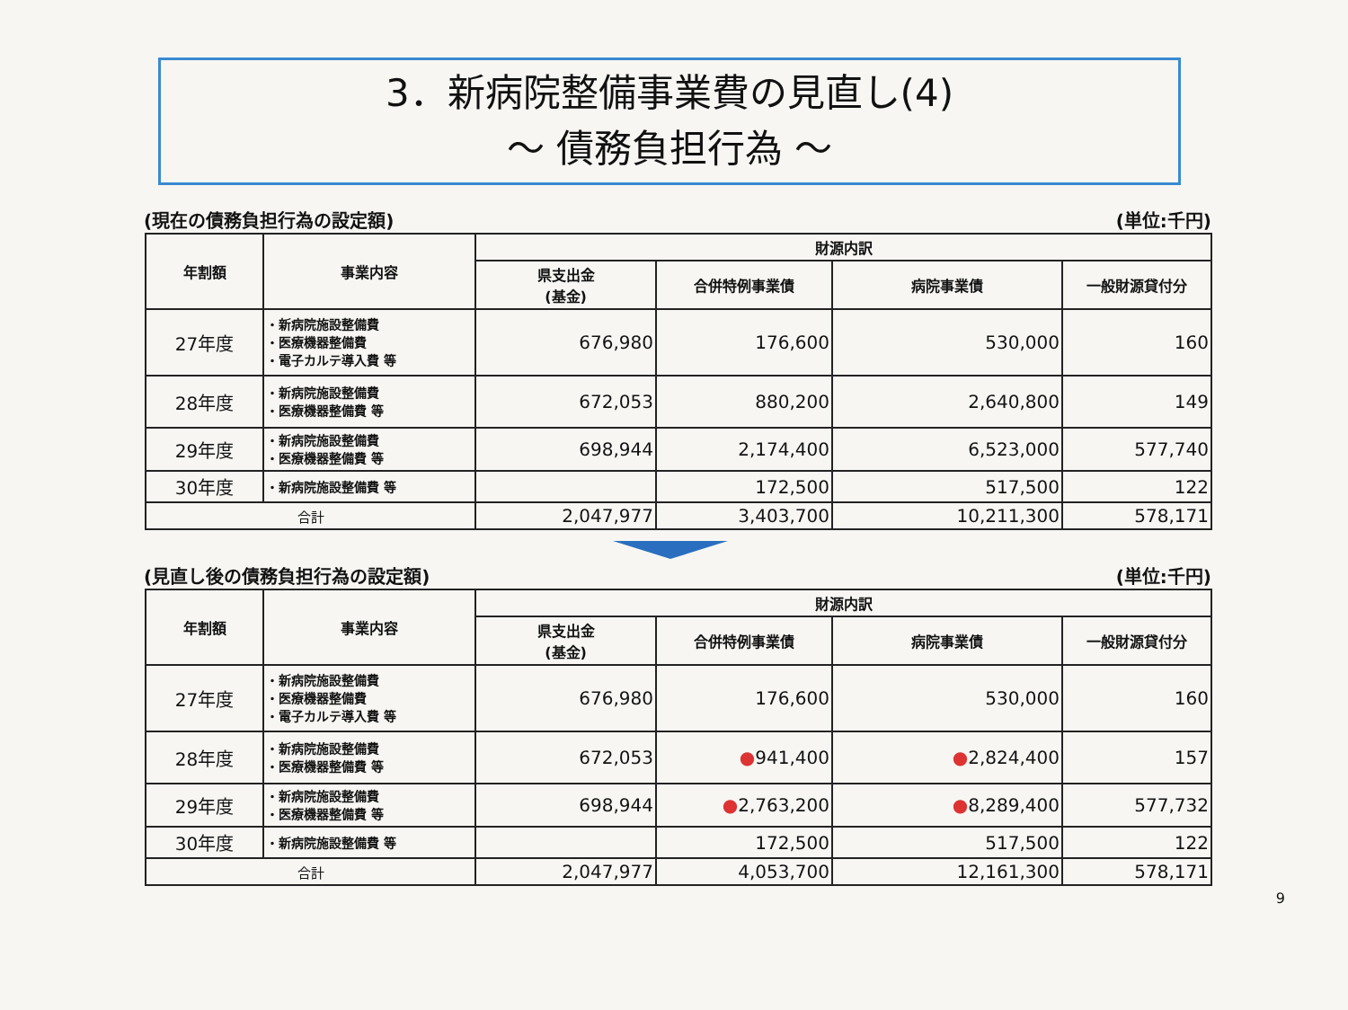3．新病院整備事業費の見直し(4)
～ 債務負担行為 ～
(現在の債務負担行為の設定額) (単位:千円)
| 年割額 | 事業内容 | 財源内訳 | | | |
| --- | --- | --- | --- | --- | --- |
| | | 県支出金 (基金) | 合併特例事業債 | 病院事業債 | 一般財源貸付分 |
| 27年度 | ・新病院施設整備費 ・医療機器整備費 ・電子カルテ導入費 等 | 676,980 | 176,600 | 530,000 | 160 |
| 28年度 | ・新病院施設整備費 ・医療機器整備費 等 | 672,053 | 880,200 | 2,640,800 | 149 |
| 29年度 | ・新病院施設整備費 ・医療機器整備費 等 | 698,944 | 2,174,400 | 6,523,000 | 577,740 |
| 30年度 | ・新病院施設整備費 等 | | 172,500 | 517,500 | 122 |
| 合計 | | 2,047,977 | 3,403,700 | 10,211,300 | 578,171 |
(見直し後の債務負担行為の設定額) (単位:千円)
| 年割額 | 事業内容 | 財源内訳 | | | |
| --- | --- | --- | --- | --- | --- |
| | | 県支出金 (基金) | 合併特例事業債 | 病院事業債 | 一般財源貸付分 |
| 27年度 | ・新病院施設整備費 ・医療機器整備費 ・電子カルテ導入費 等 | 676,980 | 176,600 | 530,000 | 160 |
| 28年度 | ・新病院施設整備費 ・医療機器整備費 等 | 672,053 | ● 941,400 | ● 2,824,400 | 157 |
| 29年度 | ・新病院施設整備費 ・医療機器整備費 等 | 698,944 | ● 2,763,200 | ● 8,289,400 | 577,732 |
| 30年度 | ・新病院施設整備費 等 | | 172,500 | 517,500 | 122 |
| 合計 | | 2,047,977 | 4,053,700 | 12,161,300 | 578,171 |
9